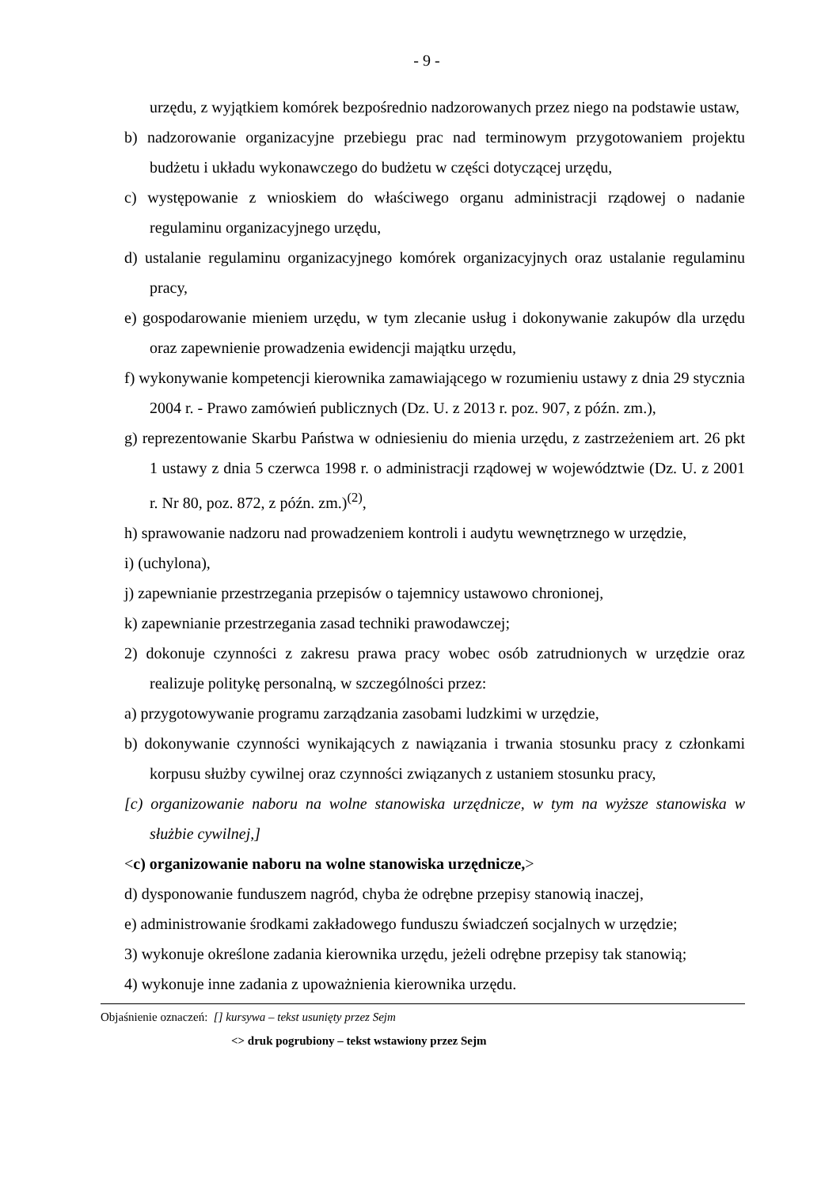- 9 -
urzędu, z wyjątkiem komórek bezpośrednio nadzorowanych przez niego na podstawie ustaw,
b) nadzorowanie organizacyjne przebiegu prac nad terminowym przygotowaniem projektu budżetu i układu wykonawczego do budżetu w części dotyczącej urzędu,
c) występowanie z wnioskiem do właściwego organu administracji rządowej o nadanie regulaminu organizacyjnego urzędu,
d) ustalanie regulaminu organizacyjnego komórek organizacyjnych oraz ustalanie regulaminu pracy,
e) gospodarowanie mieniem urzędu, w tym zlecanie usług i dokonywanie zakupów dla urzędu oraz zapewnienie prowadzenia ewidencji majątku urzędu,
f) wykonywanie kompetencji kierownika zamawiającego w rozumieniu ustawy z dnia 29 stycznia 2004 r. - Prawo zamówień publicznych (Dz. U. z 2013 r. poz. 907, z późn. zm.),
g) reprezentowanie Skarbu Państwa w odniesieniu do mienia urzędu, z zastrzeżeniem art. 26 pkt 1 ustawy z dnia 5 czerwca 1998 r. o administracji rządowej w województwie (Dz. U. z 2001 r. Nr 80, poz. 872, z późn. zm.)<sup>(2)</sup>,
h) sprawowanie nadzoru nad prowadzeniem kontroli i audytu wewnętrznego w urzędzie,
i) (uchylona),
j) zapewnianie przestrzegania przepisów o tajemnicy ustawowo chronionej,
k) zapewnianie przestrzegania zasad techniki prawodawczej;
2) dokonuje czynności z zakresu prawa pracy wobec osób zatrudnionych w urzędzie oraz realizuje politykę personalną, w szczególności przez:
a) przygotowywanie programu zarządzania zasobami ludzkimi w urzędzie,
b) dokonywanie czynności wynikających z nawiązania i trwania stosunku pracy z członkami korpusu służby cywilnej oraz czynności związanych z ustaniem stosunku pracy,
[c) organizowanie naboru na wolne stanowiska urzędnicze, w tym na wyższe stanowiska w służbie cywilnej,]
<c) organizowanie naboru na wolne stanowiska urzędnicze,>
d) dysponowanie funduszem nagród, chyba że odrębne przepisy stanowią inaczej,
e) administrowanie środkami zakładowego funduszu świadczeń socjalnych w urzędzie;
3) wykonuje określone zadania kierownika urzędu, jeżeli odrębne przepisy tak stanowią;
4) wykonuje inne zadania z upoważnienia kierownika urzędu.
Objaśnienie oznaczeń: [] kursywa – tekst usunięty przez Sejm
<> druk pogrubiony – tekst wstawiony przez Sejm